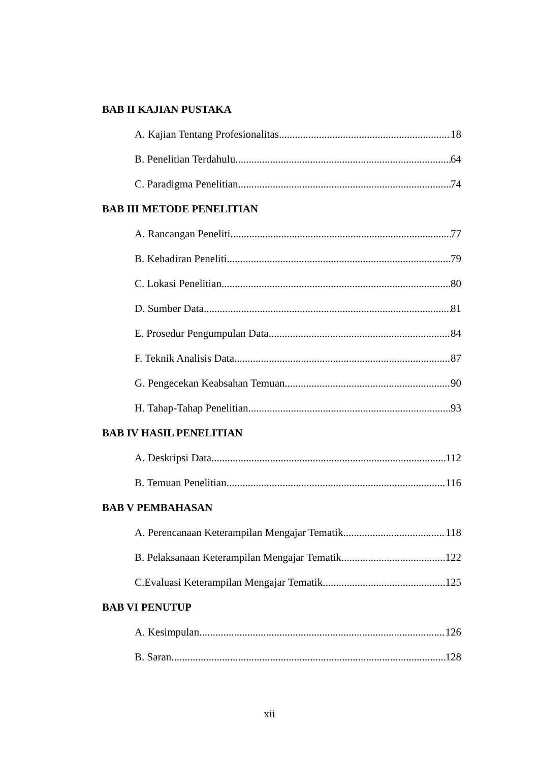BAB II KAJIAN PUSTAKA
A. Kajian Tentang Profesionalitas 18
B. Penelitian Terdahulu 64
C. Paradigma Penelitian 74
BAB III METODE PENELITIAN
A. Rancangan Peneliti 77
B. Kehadiran Peneliti 79
C. Lokasi Penelitian 80
D. Sumber Data 81
E. Prosedur Pengumpulan Data 84
F. Teknik Analisis Data 87
G. Pengecekan Keabsahan Temuan 90
H. Tahap-Tahap Penelitian 93
BAB IV HASIL PENELITIAN
A. Deskripsi Data 112
B. Temuan Penelitian 116
BAB V PEMBAHASAN
A. Perencanaan Keterampilan Mengajar Tematik 118
B. Pelaksanaan Keterampilan Mengajar Tematik 122
C.Evaluasi Keterampilan Mengajar Tematik 125
BAB VI PENUTUP
A. Kesimpulan 126
B. Saran 128
xii